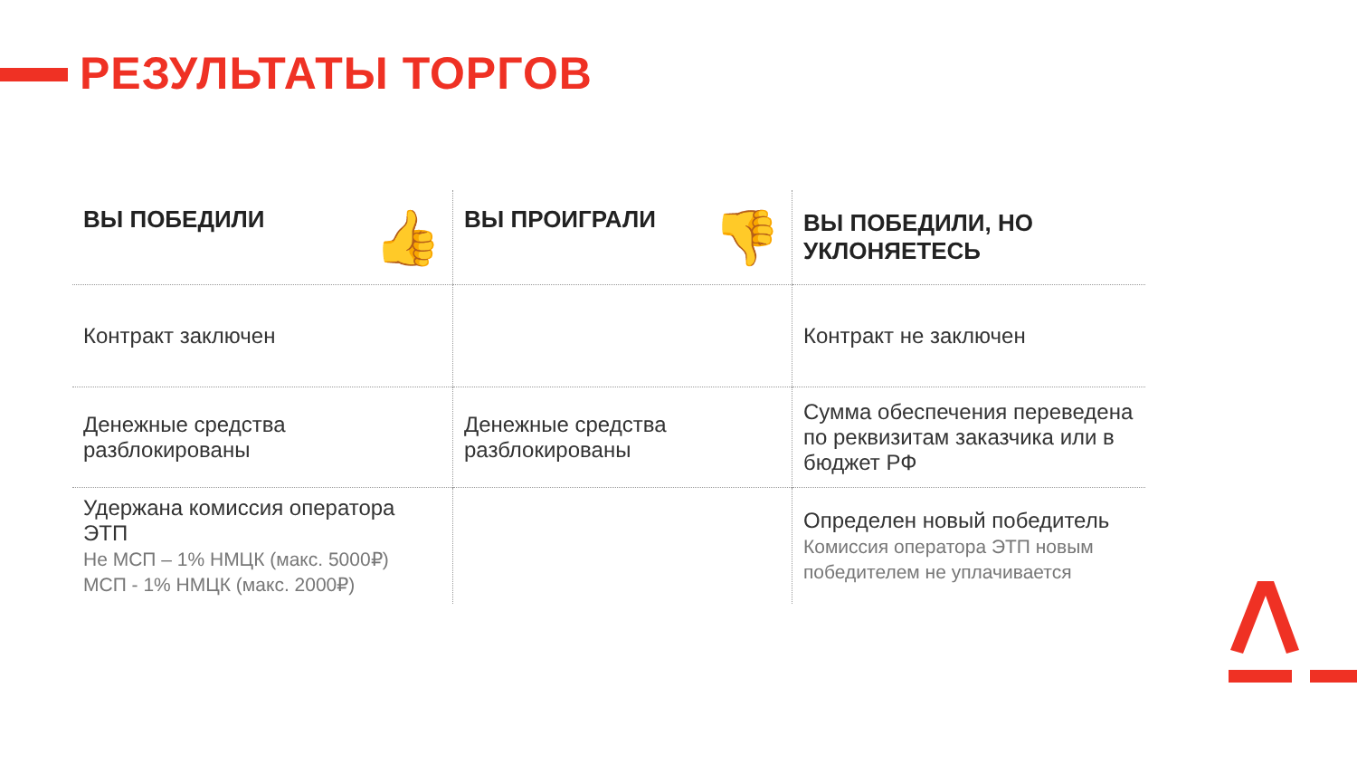РЕЗУЛЬТАТЫ ТОРГОВ
| ВЫ ПОБЕДИЛИ 👍 | ВЫ ПРОИГРАЛИ 👎 | ВЫ ПОБЕДИЛИ, НО УКЛОНЯЕТЕСЬ |
| --- | --- | --- |
| Контракт заключен | | Контракт не заключен |
| Денежные средства разблокированы | Денежные средства разблокированы | Сумма обеспечения переведена по реквизитам заказчика или в бюджет РФ |
| Удержана комиссия оператора ЭТП Не МСП – 1% НМЦК (макс. 5000₽) МСП - 1% НМЦК (макс. 2000₽) | | Определен новый победитель Комиссия оператора ЭТП новым победителем не уплачивается |